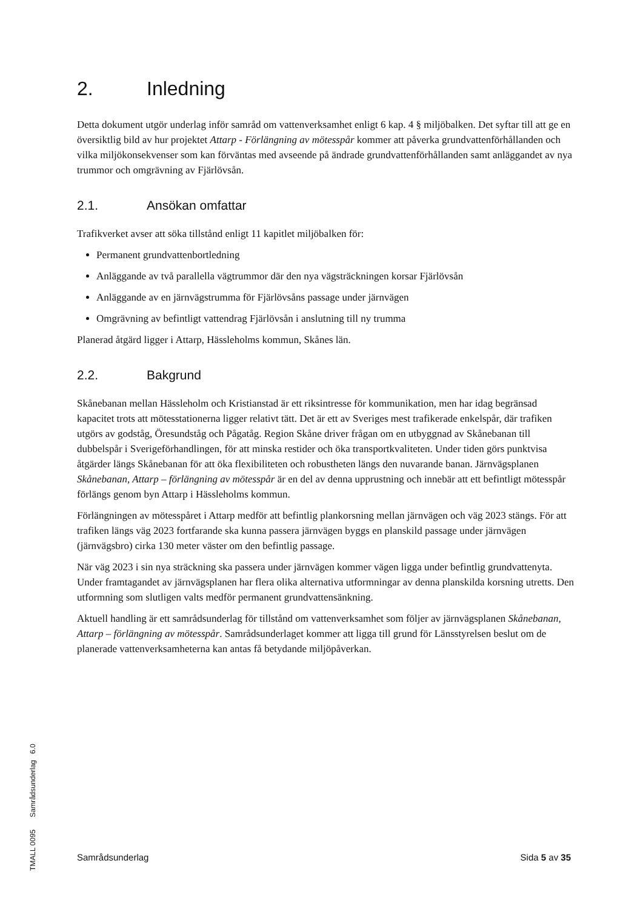2. Inledning
Detta dokument utgör underlag inför samråd om vattenverksamhet enligt 6 kap. 4 § miljöbalken. Det syftar till att ge en översiktlig bild av hur projektet Attarp - Förlängning av mötesspår kommer att påverka grundvattenförhållanden och vilka miljökonsekvenser som kan förväntas med avseende på ändrade grundvattenförhållanden samt anläggandet av nya trummor och omgrävning av Fjärlövsån.
2.1. Ansökan omfattar
Trafikverket avser att söka tillstånd enligt 11 kapitlet miljöbalken för:
Permanent grundvattenbortledning
Anläggande av två parallella vägtrummor där den nya vägsträckningen korsar Fjärlövsån
Anläggande av en järnvägstrumma för Fjärlövsåns passage under järnvägen
Omgrävning av befintligt vattendrag Fjärlövsån i anslutning till ny trumma
Planerad åtgärd ligger i Attarp, Hässleholms kommun, Skånes län.
2.2. Bakgrund
Skånebanan mellan Hässleholm och Kristianstad är ett riksintresse för kommunikation, men har idag begränsad kapacitet trots att mötesstationerna ligger relativt tätt. Det är ett av Sveriges mest trafikerade enkelspår, där trafiken utgörs av godståg, Öresundståg och Pågatåg. Region Skåne driver frågan om en utbyggnad av Skånebanan till dubbelspår i Sverigeförhandlingen, för att minska restider och öka transportkvaliteten. Under tiden görs punktvisa åtgärder längs Skånebanan för att öka flexibiliteten och robustheten längs den nuvarande banan. Järnvägsplanen Skånebanan, Attarp – förlängning av mötesspår är en del av denna upprustning och innebär att ett befintligt mötesspår förlängs genom byn Attarp i Hässleholms kommun.
Förlängningen av mötesspåret i Attarp medför att befintlig plankorsning mellan järnvägen och väg 2023 stängs. För att trafiken längs väg 2023 fortfarande ska kunna passera järnvägen byggs en planskild passage under järnvägen (järnvägsbro) cirka 130 meter väster om den befintlig passage.
När väg 2023 i sin nya sträckning ska passera under järnvägen kommer vägen ligga under befintlig grundvattenyta. Under framtagandet av järnvägsplanen har flera olika alternativa utformningar av denna planskilda korsning utretts. Den utformning som slutligen valts medför permanent grundvattensänkning.
Aktuell handling är ett samrådsunderlag för tillstånd om vattenverksamhet som följer av järnvägsplanen Skånebanan, Attarp – förlängning av mötesspår. Samrådsunderlaget kommer att ligga till grund för Länsstyrelsen beslut om de planerade vattenverksamheterna kan antas få betydande miljöpåverkan.
TMALL 0095 Samrådsunderlag 6.0
Samrådsunderlag Sida 5 av 35